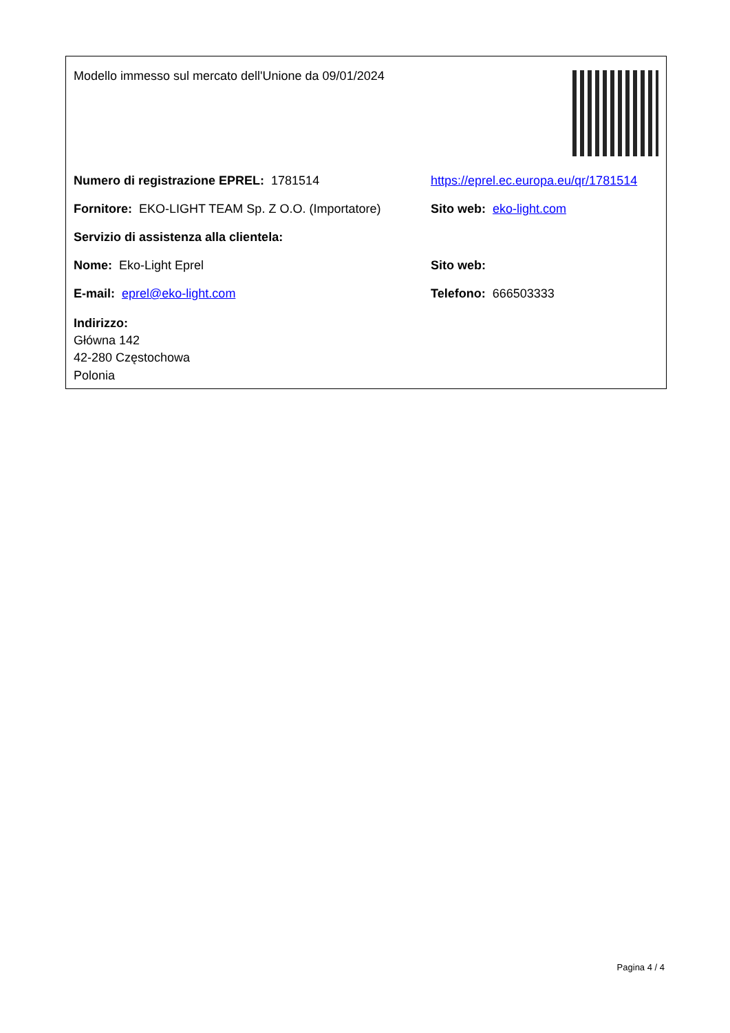| Modello immesso sul mercato dell'Unione da 09/01/2024 | |
| Numero di registrazione EPREL: 1781514 | https://eprel.ec.europa.eu/qr/1781514 |
| Fornitore: EKO-LIGHT TEAM Sp. Z O.O. (Importatore) | Sito web: eko-light.com |
| Servizio di assistenza alla clientela: | |
| Nome: Eko-Light Eprel | Sito web: |
| E-mail: eprel@eko-light.com | Telefono: 666503333 |
| Indirizzo: Główna 142 42-280 Częstochowa Polonia | |
Pagina 4 / 4